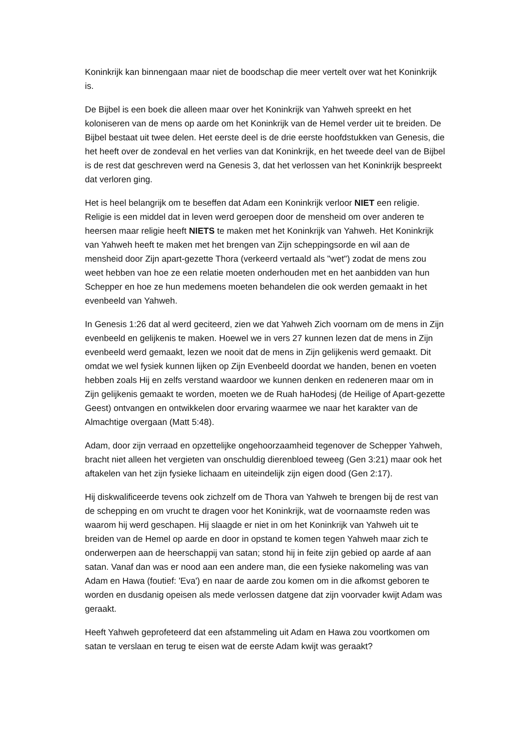Koninkrijk kan binnengaan maar niet de boodschap die meer vertelt over wat het Koninkrijk is.
De Bijbel is een boek die alleen maar over het Koninkrijk van Yahweh spreekt en het koloniseren van de mens op aarde om het Koninkrijk van de Hemel verder uit te breiden. De Bijbel bestaat uit twee delen. Het eerste deel is de drie eerste hoofdstukken van Genesis, die het heeft over de zondeval en het verlies van dat Koninkrijk, en het tweede deel van de Bijbel is de rest dat geschreven werd na Genesis 3, dat het verlossen van het Koninkrijk bespreekt dat verloren ging.
Het is heel belangrijk om te beseffen dat Adam een Koninkrijk verloor NIET een religie. Religie is een middel dat in leven werd geroepen door de mensheid om over anderen te heersen maar religie heeft NIETS te maken met het Koninkrijk van Yahweh. Het Koninkrijk van Yahweh heeft te maken met het brengen van Zijn scheppingsorde en wil aan de mensheid door Zijn apart-gezette Thora (verkeerd vertaald als "wet") zodat de mens zou weet hebben van hoe ze een relatie moeten onderhouden met en het aanbidden van hun Schepper en hoe ze hun medemens moeten behandelen die ook werden gemaakt in het evenbeeld van Yahweh.
In Genesis 1:26 dat al werd geciteerd, zien we dat Yahweh Zich voornam om de mens in Zijn evenbeeld en gelijkenis te maken. Hoewel we in vers 27 kunnen lezen dat de mens in Zijn evenbeeld werd gemaakt, lezen we nooit dat de mens in Zijn gelijkenis werd gemaakt. Dit omdat we wel fysiek kunnen lijken op Zijn Evenbeeld doordat we handen, benen en voeten hebben zoals Hij en zelfs verstand waardoor we kunnen denken en redeneren maar om in Zijn gelijkenis gemaakt te worden, moeten we de Ruah haHodesj (de Heilige of Apart-gezette Geest) ontvangen en ontwikkelen door ervaring waarmee we naar het karakter van de Almachtige overgaan (Matt 5:48).
Adam, door zijn verraad en opzettelijke ongehoorzaamheid tegenover de Schepper Yahweh, bracht niet alleen het vergieten van onschuldig dierenbloed teweeg (Gen 3:21) maar ook het aftakelen van het zijn fysieke lichaam en uiteindelijk zijn eigen dood (Gen 2:17).
Hij diskwalificeerde tevens ook zichzelf om de Thora van Yahweh te brengen bij de rest van de schepping en om vrucht te dragen voor het Koninkrijk, wat de voornaamste reden was waarom hij werd geschapen. Hij slaagde er niet in om het Koninkrijk van Yahweh uit te breiden van de Hemel op aarde en door in opstand te komen tegen Yahweh maar zich te onderwerpen aan de heerschappij van satan; stond hij in feite zijn gebied op aarde af aan satan. Vanaf dan was er nood aan een andere man, die een fysieke nakomeling was van Adam en Hawa (foutief: 'Eva') en naar de aarde zou komen om in die afkomst geboren te worden en dusdanig opeisen als mede verlossen datgene dat zijn voorvader kwijt Adam was geraakt.
Heeft Yahweh geprofeteerd dat een afstammeling uit Adam en Hawa zou voortkomen om satan te verslaan en terug te eisen wat de eerste Adam kwijt was geraakt?